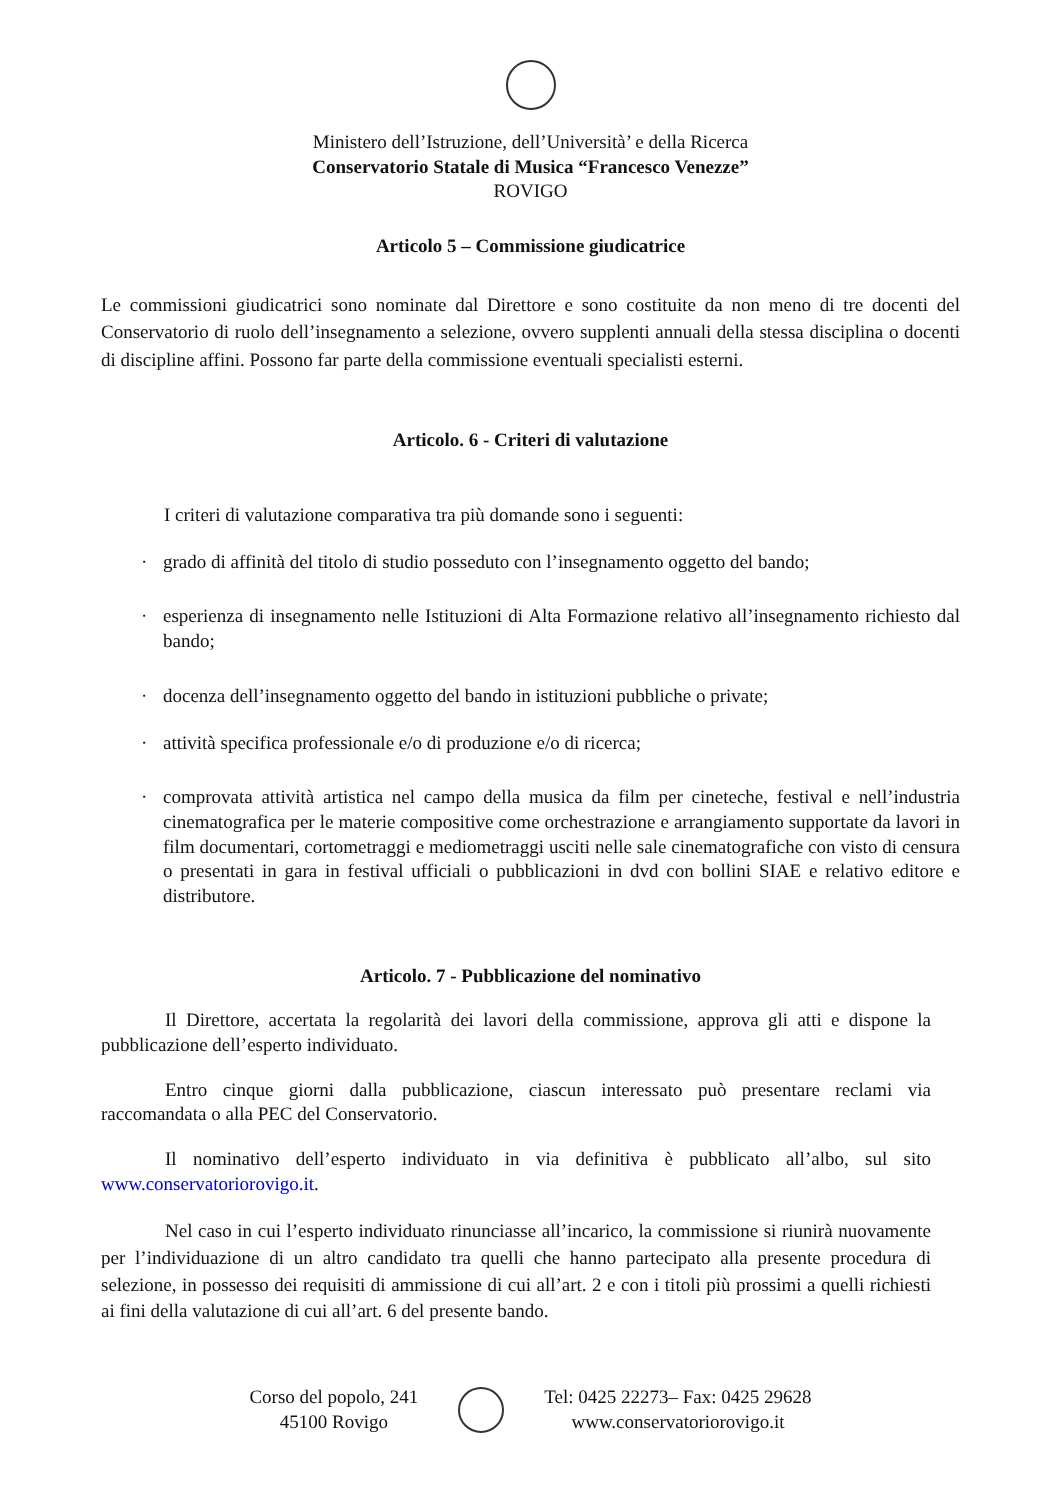Ministero dell’Istruzione, dell’Università’ e della Ricerca
Conservatorio Statale di Musica “Francesco Venezze”
ROVIGO
Articolo 5 – Commissione giudicatrice
Le commissioni giudicatrici sono nominate dal Direttore e sono costituite da non meno di tre docenti del Conservatorio di ruolo dell’insegnamento a selezione, ovvero supplenti annuali della stessa disciplina o docenti di discipline affini. Possono far parte della commissione eventuali specialisti esterni.
Articolo. 6 - Criteri di valutazione
I criteri di valutazione comparativa tra più domande sono i seguenti:
· grado di affinità del titolo di studio posseduto con l’insegnamento oggetto del bando;
· esperienza di insegnamento nelle Istituzioni di Alta Formazione relativo all’insegnamento richiesto dal bando;
· docenza dell’insegnamento oggetto del bando in istituzioni pubbliche o private;
· attività specifica professionale e/o di produzione e/o di ricerca;
· comprovata attività artistica nel campo della musica da film per cineteche, festival e nell’industria cinematografica per le materie compositive come orchestrazione e arrangiamento supportate da lavori in film documentari, cortometraggi e mediometraggi usciti nelle sale cinematografiche con visto di censura o presentati in gara in festival ufficiali o pubblicazioni in dvd con bollini SIAE e relativo editore e distributore.
Articolo. 7 - Pubblicazione del nominativo
Il Direttore, accertata la regolarità dei lavori della commissione, approva gli atti e dispone la pubblicazione dell’esperto individuato.
Entro cinque giorni dalla pubblicazione, ciascun interessato può presentare reclami via raccomandata o alla PEC del Conservatorio.
Il nominativo dell’esperto individuato in via definitiva è pubblicato all’albo, sul sito www.conservatoriorovigo.it.
Nel caso in cui l’esperto individuato rinunciasse all’incarico, la commissione si riunirà nuovamente per l’individuazione di un altro candidato tra quelli che hanno partecipato alla presente procedura di selezione, in possesso dei requisiti di ammissione di cui all’art. 2 e con i titoli più prossimi a quelli richiesti ai fini della valutazione di cui all’art. 6 del presente bando.
Corso del popolo, 241
45100 Rovigo
Tel: 0425 22273– Fax: 0425 29628
www.conservatoriorovigo.it